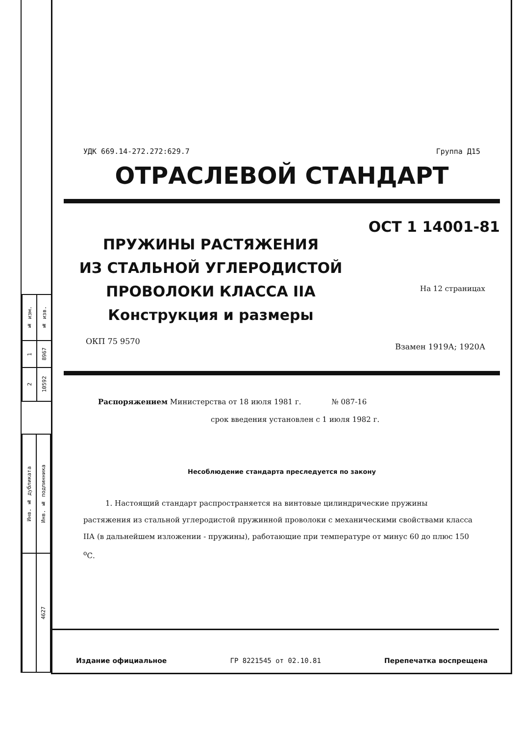| № изм. | № изв. |
| 1 | 8967 |
| 2 | 10592 |
| Инв. № дубликата | Инв. № подлинника |
| | 4627 |
УДК 669.14-272.272:629.7 Группа Д15
ОТРАСЛЕВОЙ СТАНДАРТ
ПРУЖИНЫ РАСТЯЖЕНИЯ
ИЗ СТАЛЬНОЙ УГЛЕРОДИСТОЙ
ПРОВОЛОКИ КЛАССА IIА
Конструкция и размеры
ОКП 75 9570
ОСТ 1 14001-81
На 12 страницах
Взамен 1919А; 1920А
Распоряжением Министерства от 18 июля 1981 г. № 087-16
срок введения установлен с 1 июля 1982 г.
Несоблюдение стандарта преследуется по закону
1. Настоящий стандарт распространяется на винтовые цилиндрические пружины растяжения из стальной углеродистой пружинной проволоки с механическими свойствами класса IIА (в дальнейшем изложении - пружины), работающие при температуре от минус 60 до плюс 150 <sup>о</sup>С.
Издание официальное ГР 8221545 от 02.10.81 Перепечатка воспрещена